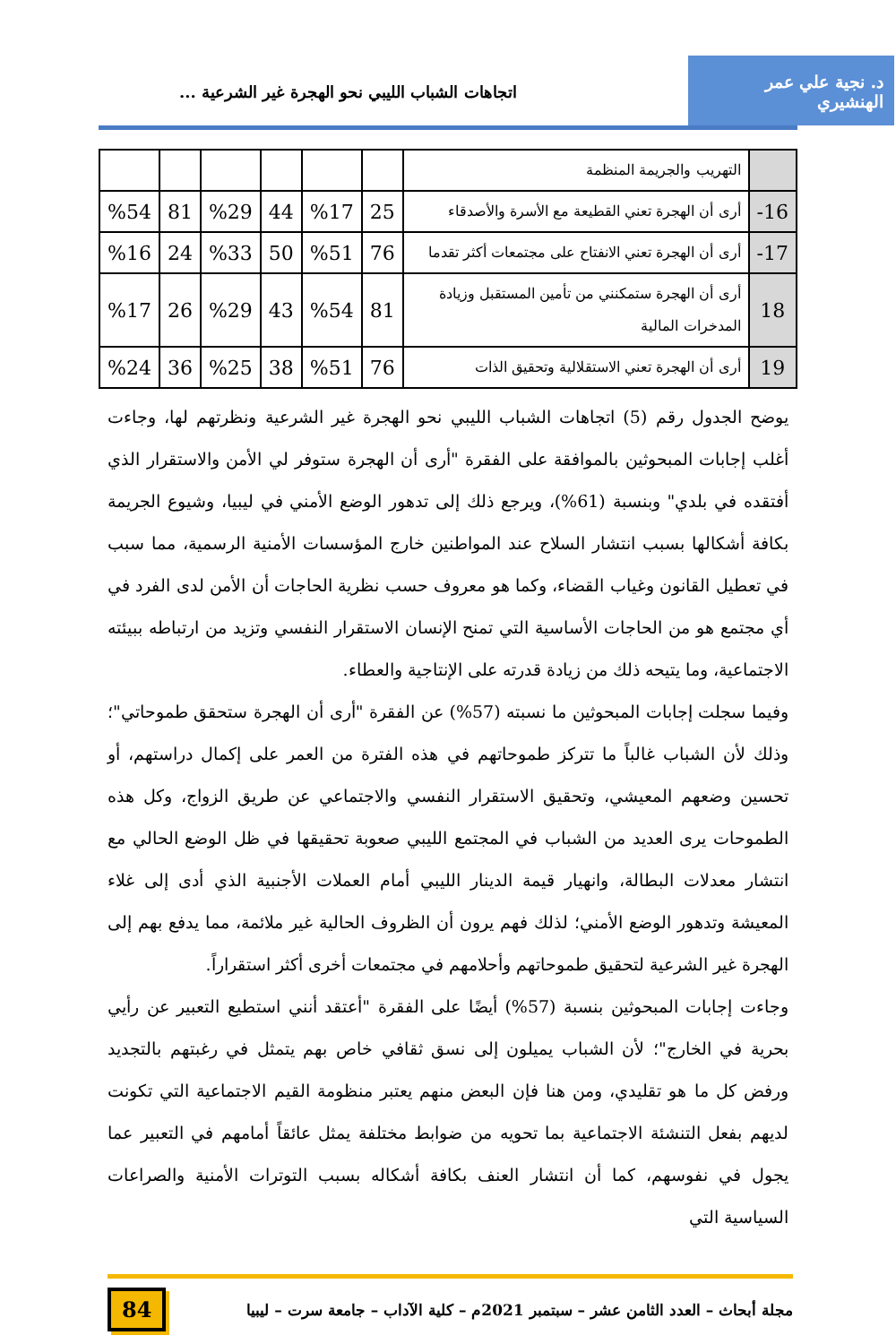د. نجية علي عمر الهنشيري
اتجاهات الشباب الليبي نحو الهجرة غير الشرعية ...
| | التهريب والجريمة المنظمة | | | | | | |
| 16- | أرى أن الهجرة تعني القطيعة مع الأسرة والأصدقاء | 25 | %17 | 44 | %29 | 81 | %54 |
| 17- | أرى أن الهجرة تعني الانفتاح على مجتمعات أكثر تقدما | 76 | %51 | 50 | %33 | 24 | %16 |
| 18 | أرى أن الهجرة ستمكنني من تأمين المستقبل وزيادة المدخرات المالية | 81 | %54 | 43 | %29 | 26 | %17 |
| 19 | أرى أن الهجرة تعني الاستقلالية وتحقيق الذات | 76 | %51 | 38 | %25 | 36 | %24 |
يوضح الجدول رقم (5) اتجاهات الشباب الليبي نحو الهجرة غير الشرعية ونظرتهم لها، وجاءت أغلب إجابات المبحوثين بالموافقة على الفقرة "أرى أن الهجرة ستوفر لي الأمن والاستقرار الذي أفتقده في بلدي" وبنسبة (61%)، ويرجع ذلك إلى تدهور الوضع الأمني في ليبيا، وشيوع الجريمة بكافة أشكالها بسبب انتشار السلاح عند المواطنين خارج المؤسسات الأمنية الرسمية، مما سبب في تعطيل القانون وغياب القضاء، وكما هو معروف حسب نظرية الحاجات أن الأمن لدى الفرد في أي مجتمع هو من الحاجات الأساسية التي تمنح الإنسان الاستقرار النفسي وتزيد من ارتباطه ببيئته الاجتماعية، وما يتيحه ذلك من زيادة قدرته على الإنتاجية والعطاء.
وفيما سجلت إجابات المبحوثين ما نسبته (57%) عن الفقرة "أرى أن الهجرة ستحقق طموحاتي"؛ وذلك لأن الشباب غالباً ما تتركز طموحاتهم في هذه الفترة من العمر على إكمال دراستهم، أو تحسين وضعهم المعيشي، وتحقيق الاستقرار النفسي والاجتماعي عن طريق الزواج، وكل هذه الطموحات يرى العديد من الشباب في المجتمع الليبي صعوبة تحقيقها في ظل الوضع الحالي مع انتشار معدلات البطالة، وانهيار قيمة الدينار الليبي أمام العملات الأجنبية الذي أدى إلى غلاء المعيشة وتدهور الوضع الأمني؛ لذلك فهم يرون أن الظروف الحالية غير ملائمة، مما يدفع بهم إلى الهجرة غير الشرعية لتحقيق طموحاتهم وأحلامهم في مجتمعات أخرى أكثر استقراراً.
وجاءت إجابات المبحوثين بنسبة (57%) أيضًا على الفقرة "أعتقد أنني استطيع التعبير عن رأيي بحرية في الخارج"؛ لأن الشباب يميلون إلى نسق ثقافي خاص بهم يتمثل في رغبتهم بالتجديد ورفض كل ما هو تقليدي، ومن هنا فإن البعض منهم يعتبر منظومة القيم الاجتماعية التي تكونت لديهم بفعل التنشئة الاجتماعية بما تحويه من ضوابط مختلفة يمثل عائقاً أمامهم في التعبير عما يجول في نفوسهم، كما أن انتشار العنف بكافة أشكاله بسبب التوترات الأمنية والصراعات السياسية التي
مجلة أبحاث – العدد الثامن عشر – سبتمبر 2021م – كلية الآداب – جامعة سرت – ليبيا
84